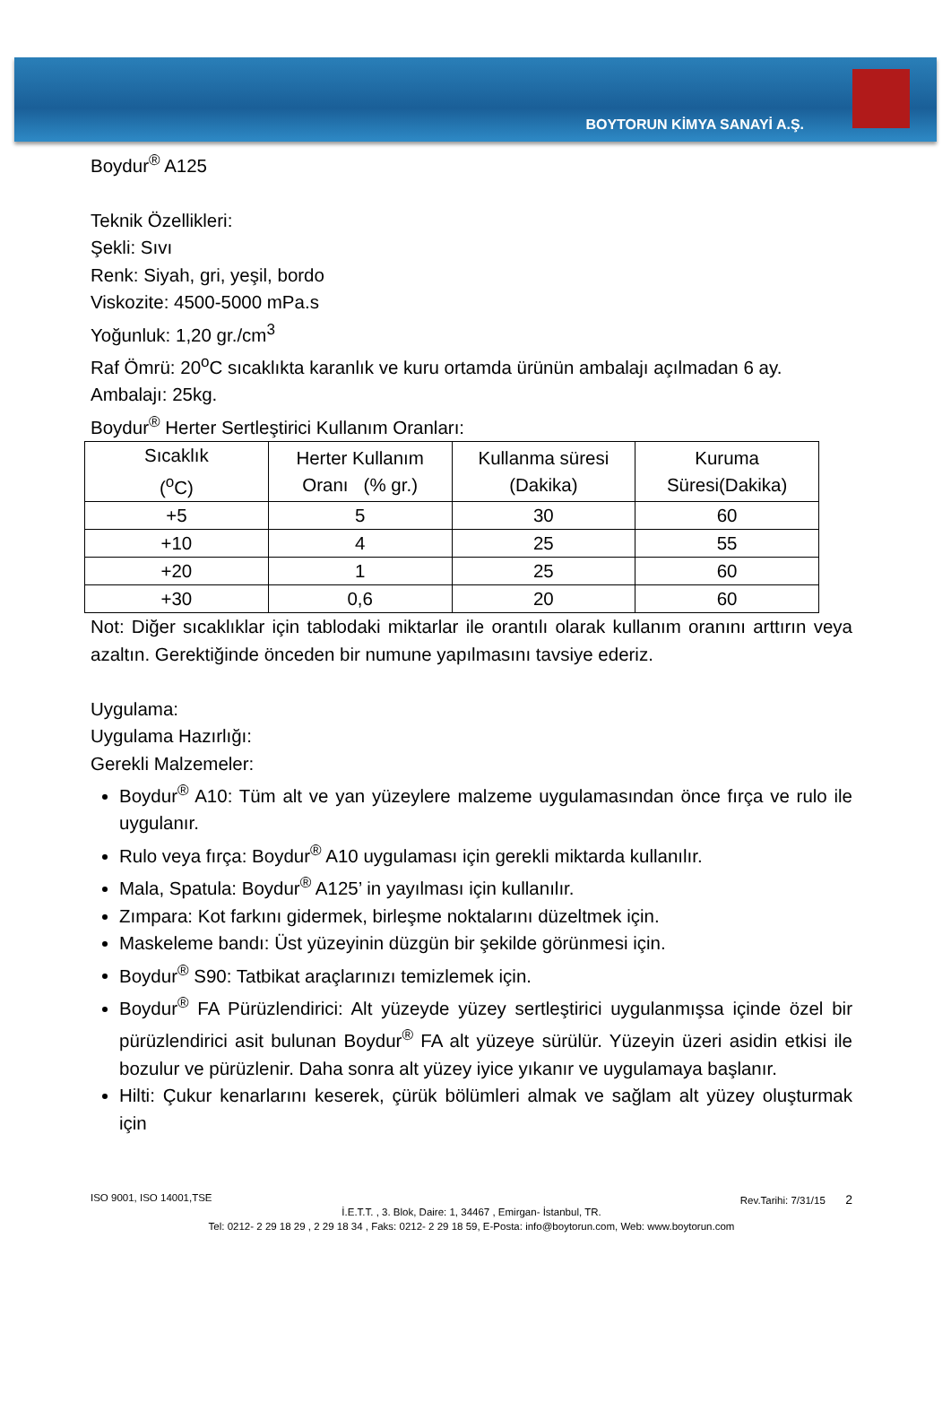BOYTORUN KİMYA SANAYİ A.Ş.
Boydur<sup>®</sup> A125
Teknik Özellikleri:
Şekli: Sıvı
Renk: Siyah, gri, yeşil, bordo
Viskozite: 4500-5000 mPa.s
Yoğunluk: 1,20 gr./cm<sup>3</sup>
Raf Ömrü: 20<sup>o</sup>C sıcaklıkta karanlık ve kuru ortamda ürünün ambalajı açılmadan 6 ay.
Ambalajı: 25kg.
Boydur<sup>®</sup> Herter Sertleştirici Kullanım Oranları:
| Sıcaklık (<sup>o</sup>C) | Herter Kullanım Oranı (% gr.) | Kullanma süresi (Dakika) | Kuruma Süresi(Dakika) |
| +5 | 5 | 30 | 60 |
| +10 | 4 | 25 | 55 |
| +20 | 1 | 25 | 60 |
| +30 | 0,6 | 20 | 60 |
Not: Diğer sıcaklıklar için tablodaki miktarlar ile orantılı olarak kullanım oranını arttırın veya azaltın. Gerektiğinde önceden bir numune yapılmasını tavsiye ederiz.
Uygulama:
Uygulama Hazırlığı:
Gerekli Malzemeler:
Boydur<sup>®</sup> A10: Tüm alt ve yan yüzeylere malzeme uygulamasından önce fırça ve rulo ile uygulanır.
Rulo veya fırça: Boydur<sup>®</sup> A10 uygulaması için gerekli miktarda kullanılır.
Mala, Spatula: Boydur<sup>®</sup> A125’ in yayılması için kullanılır.
Zımpara: Kot farkını gidermek, birleşme noktalarını düzeltmek için.
Maskeleme bandı: Üst yüzeyinin düzgün bir şekilde görünmesi için.
Boydur<sup>®</sup> S90: Tatbikat araçlarınızı temizlemek için.
Boydur<sup>®</sup> FA Pürüzlendirici: Alt yüzeyde yüzey sertleştirici uygulanmışsa içinde özel bir pürüzlendirici asit bulunan Boydur<sup>®</sup> FA alt yüzeye sürülür. Yüzeyin üzeri asidin etkisi ile bozulur ve pürüzlenir. Daha sonra alt yüzey iyice yıkanır ve uygulamaya başlanır.
Hilti: Çukur kenarlarını keserek, çürük bölümleri almak ve sağlam alt yüzey oluşturmak için
ISO 9001, ISO 14001,TSE Rev.Tarihi: 7/31/15 2
İ.E.T.T. , 3. Blok, Daire: 1, 34467 , Emirgan- İstanbul, TR.
Tel: 0212- 2 29 18 29 , 2 29 18 34 , Faks: 0212- 2 29 18 59, E-Posta: info@boytorun.com, Web: www.boytorun.com